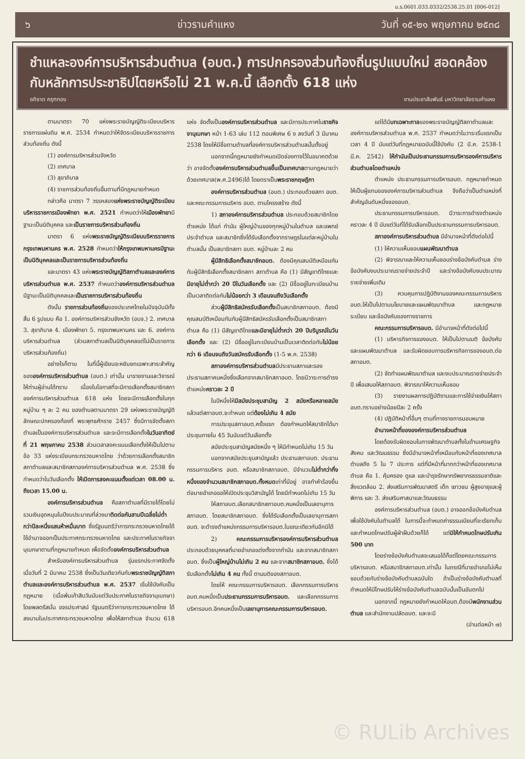ม.ร.0601.033.0332/2538.25.01 [006-012]
๖ ข่าวรามคำแหง วันที่ ๑๕-๒๑ พฤษภาคม ๒๕๓๘
ชำแหละองค์การบริหารส่วนตำบล (อบต.) การปกครองส่วนท้องถิ่นรูปแบบใหม่ สอดคล้องกับหลักการประชาธิปไตยหรือไม่ 21 พ.ค.นี้ เลือกตั้ง 618 แห่ง
อภิชาต ครุฑทอง งานประชาสัมพันธ์ มหาวิทยาลัยรามคำแหง
ตามมาตรา 70 แห่งพระราชบัญญัติระเบียบบริหารราชการแผ่นดิน พ.ศ. 2534 กำหนดว่าให้จัดระเบียบบริหารราชการส่วนท้องถิ่น ดังนี้
(1) องค์การบริหารส่วนจังหวัด
(2) เทศบาล
(3) สุขาภิบาล
(4) ราชการส่วนท้องถิ่นอื่นตามที่มีกฎหมายกำหนด
กล่าวคือ มาตรา 7 วรรคสองแห่งพระราชบัญญัติระเบียบบริหารราชการเมืองพัทยา พ.ศ. 2521 กำหนดว่าให้เมืองพัทยามีฐานะเป็นนิติบุคคล และเป็นราชการบริหารส่วนท้องถิ่น
มาตรา 6 แห่งพระราชบัญญัติระเบียบบริหารราชการกรุงเทพมหานคร พ.ศ. 2528 กำหนดว่าให้กรุงเทพมหานครมีฐานะเป็นนิติบุคคลและเป็นราชการบริหารส่วนท้องถิ่น
และมาตรา 43 แห่งพระราชบัญญัติสภาตำบลและองค์การบริหารส่วนตำบล พ.ศ. 2537 กำหนดว่าองค์การบริหารส่วนตำบล มีฐานะเป็นนิติบุคคลและเป็นราชการบริหารส่วนท้องถิ่น
ดังนั้น ราชการส่วนท้องถิ่นของประเทศไทยในปัจจุบันมีทั้งสิ้น 6 รูปแบบ คือ 1. องค์การบริหารส่วนจังหวัด (อบจ.) 2. เทศบาล 3. สุขาภิบาล 4. เมืองพัทยา 5. กรุงเทพมหานคร และ 6. องค์การบริหารส่วนตำบล (ส่วนสภาตำบลเป็นนิติบุคคลแต่ไม่เป็นราชการบริหารส่วนท้องถิ่น)
อย่างไรก็ตาม ในที่นี้ผู้เขียนจะหยิบยกเฉพาะสาระสำคัญขององค์การบริหารส่วนตำบล (อบต.) เท่านั้น มารายงานและวิจารณ์ให้ท่านผู้อ่านได้ทราบ เนื่องในโอกาสที่จะมีการเลือกตั้งสมาชิกสภาองค์การบริหารส่วนตำบล 618 แห่ง โดยจะมีการเลือกตั้งในทุกหมู่บ้าน ๆ ละ 2 คน ของตำบลตามมาตรา 29 แห่งพระราชบัญญัติลักษณะปกครองท้องที่ พระพุทธศักราช 2457 ซึ่งมีการจัดตั้งสภาตำบลเป็นองค์การบริหารส่วนตำบล และจะมีการเลือกตั้งในวันอาทิตย์ที่ 21 พฤษภาคม 2538 ส่วนเวลาลงคะแนนเลือกตั้งให้เป็นไปตามข้อ 33 แห่งระเบียบกระทรวงมหาดไทย ว่าด้วยการเลือกตั้งสมาชิกสภาตำบลและสมาชิกสภาองค์การบริหารส่วนตำบล พ.ศ. 2538 ซึ่งกำหนดว่าในวันเลือกตั้ง ให้เปิดการลงคะแนนตั้งแต่เวลา 08.00 น. ถึงเวลา 15.00 น.
องค์การบริหารส่วนตำบล คือสภาตำบลที่มีรายได้โดยไม่รวมเงินอุดหนุนในปีงบประมาณที่ล่วงมาติดต่อกันสามปีเฉลี่ยไม่ต่ำกว่าปีละหนึ่งแสนห้าหมื่นบาท ซึ่งรัฐมนตรีว่าการกระทรวงมหาดไทยได้ใช้อำนาจออกเป็นประกาศกระทรวงมหาดไทย และประกาศในราชกิจจานุเบกษาตามที่กฎหมายกำหนด เพื่อจัดตั้งองค์การบริหารส่วนตำบล
สำหรับองค์การบริหารส่วนตำบล รุ่นแรกประกาศจัดตั้งเมื่อวันที่ 2 มีนาคม 2538 ซึ่งเป็นวันเดียวกันกับพระราชบัญญัติสภาตำบลและองค์การบริหารส่วนตำบล พ.ศ. 2537 เริ่มใช้บังคับเป็นกฎหมาย (เมื่อพ้นเก้าสิบวันนับแต่วันประกาศในราชกิจจานุเบกษา) โดยพลตรีสนั่น ขจรประศาสน์ รัฐมนตรีว่าการกระทรวงมหาดไทย ได้ลงนามในประกาศกระทรวงมหาดไทย เพื่อให้สภาตำบล จำนวน 618 แห่ง จัดตั้งเป็นองค์การบริหารส่วนตำบล และมีการประกาศในราชกิจจานุเบกษา หน้า 1-63 เล่ม 112 ตอนพิเศษ 6 ง ลงวันที่ 3 มีนาคม 2538 โดยให้มีชื่อตามตำบลที่องค์การบริหารส่วนตำบลนั้นตั้งอยู่
นอกจากนี้กฎหมายยังกำหนดเปิดช่องทางไว้ในอนาคตด้วยว่า อาจจัดตั้งองค์การบริหารส่วนตำบลขึ้นเป็นเทศบาลตามกฎหมายว่าด้วยเทศบาล(พ.ศ.2496)ได้ โดยตราเป็นพระราชกฤษฎีกา
องค์การบริหารส่วนตำบล (อบต.) ประกอบด้วยสภา อบต. และคณะกรรมการบริหาร อบต. ตามโครงสร้าง ดังนี้
1) สภาองค์การบริหารส่วนตำบล ประกอบด้วยสมาชิกโดยตำแหน่ง ได้แก่ กำนัน ผู้ใหญ่บ้านของทุกหมู่บ้านในตำบล และแพทย์ประจำตำบล และสมาชิกซึ่งได้รับเลือกตั้งจากราษฎรในแต่ละหมู่บ้านในตำบลนั้น เป็นสมาชิกสภา อบต. หมู่บ้านละ 2 คน
ผู้มีสิทธิเลือกตั้งสมาชิกอบต. ต้องมีคุณสมบัติเหมือนกันกับผู้มีสิทธิเลือกตั้งสมาชิกสภา สภาตำบล คือ (1) มีสัญชาติไทยและมีอายุไม่ต่ำกว่า 20 ปีในวันเลือกตั้ง และ (2) มีชื่ออยู่ในทะเบียนบ้านเป็นเวลาติดต่อกันไม่น้อยกว่า 3 เดือนจนถึงวันเลือกตั้ง
ส่วนผู้มีสิทธิสมัครรับเลือกตั้งเป็นสมาชิกสภาอบต. ต้องมีคุณสมบัติเหมือนกันกับผู้มีสิทธิสมัครรับเลือกตั้งเป็นสมาชิกสภาตำบล คือ (1) มีสัญชาติไทยและมีอายุไม่ต่ำกว่า 20 ปีบริบูรณ์ในวันเลือกตั้ง และ (2) มีชื่ออยู่ในทะเบียนบ้านเป็นเวลาติดต่อกันไม่น้อยกว่า 6 เดือนจนถึงวันสมัครรับเลือกตั้ง (1-5 พ.ค. 2538)
สภาองค์การบริหารส่วนตำบลมีประธานสภาและรองประธานสภาคนหนึ่งซึ่งเลือกจากสมาชิกสภาอบต. โดยมีวาระการดำรงตำแหน่งคราวละ 2 ปี
ในปีหนึ่งให้มีสมัยประชุมสามัญ 2 สมัยหรือหลายสมัย แล้วแต่สภาอบต.จะกำหนด แต่ต้องไม่เกิน 4 สมัย
การประชุมสภาอบต.ครั้งแรก ต้องกำหนดให้สมาชิกได้มาประชุมภายใน 45 วันนับแต่วันเลือกตั้ง
สมัยประชุมสามัญสมัยหนึ่ง ๆ ให้มีกำหนดไม่เกิน 15 วัน
นอกจากสมัยประชุมสามัญแล้ว ประธานสภาอบต. ประธานกรรมการบริหาร อบต. หรือสมาชิกสภาอบต. มีจำนวนไม่ต่ำกว่ากึ่งหนึ่งของจำนวนสมาชิกสภาอบต.ทั้งหมดเท่าที่มีอยู่ อาจทำคำร้องยื่นต่อนายอำเภอขอให้เปิดประชุมวิสามัญได้ โดยมีกำหนดไม่เกิน 15 วัน
ให้สภาอบต.เลือกสมาชิกสภาอบต.คนหนึ่งเป็นเลขานุการสภาอบต. โดยสมาชิกสภาอบต. ซึ่งได้รับเลือกตั้งเป็นเลขานุการสภาอบต. จะดำรงตำแหน่งกรรมการบริหารอบต.ในขณะเดียวกันอีกมิได้
2) คณะกรรมการบริหารองค์การบริหารส่วนตำบล ประกอบด้วยบุคคลที่นายอำเภอแต่งตั้งจากกำนัน และจากสมาชิกสภาอบต. ซึ่งเป็นผู้ใหญ่บ้านไม่เกิน 2 คน และจากสมาชิกสภาอบต. ซึ่งได้รับเลือกตั้งไม่เกิน 4 คน ทั้งนี้ ตามมติของสภาอบต.
โดยให้ คณะกรรมการบริหารอบต. เลือกกรรมการบริหารอบต.คนหนึ่งเป็นประธานกรรมการบริหารอบต. และเลือกกรรมการบริหารอบต.อีกคนหนึ่งเป็นเลขานุการคณะกรรมการบริหารอบต.
แต่ได้มีบทเฉพาะกาลของพระราชบัญญัติสภาตำบลและองค์การบริหารส่วนตำบล พ.ศ. 2537 กำหนดว่าในวาระเริ่มแรกเป็นเวลา 4 ปี นับแต่วันที่กฎหมายฉบับนี้ใช้บังคับ (2 มี.ค. 2538-1 มี.ค. 2542) ให้กำนันเป็นประธานกรรมการบริหารองค์การบริหารส่วนตำบลโดยตำแหน่ง
ตำแหน่ง ประธานกรรมการบริหารอบต. กฎหมายกำหนดให้เป็นผู้แทนขององค์การบริหารส่วนตำบล จึงถือว่าเป็นตำแหน่งที่สำคัญอันดับหนึ่งของอบต.
ประธานกรรมการบริหารอบต. มีวาระการดำรงตำแหน่งคราวละ 4 ปี นับแต่วันที่ได้รับเลือกเป็นประธานกรรมการบริหารอบต.
สภาองค์การบริหารส่วนตำบล มีอำนาจหน้าที่ดังต่อไปนี้
(1) ให้ความเห็นชอบแผนพัฒนาตำบล
(2) พิจารณาและให้ความเห็นชอบร่างข้อบังคับตำบล ร่างข้อบังคับงบประมาณรายจ่ายประจำปี และร่างข้อบังคับงบประมาณรายจ่ายเพิ่มเติม
(3) ควบคุมการปฏิบัติงานของคณะกรรมการบริหารอบต.ให้เป็นไปตามนโยบายและแผนพัฒนาตำบล และกฎหมาย ระเบียบ และข้อบังคับของทางราชการ
คณะกรรมการบริหารอบต. มีอำนาจหน้าที่ดังต่อไปนี้
(1) บริหารกิจการของอบต. ให้เป็นไปตามมติ ข้อบังคับ และแผนพัฒนาตำบล และรับผิดชอบการบริหารกิจการของอบต.ต่อสภาอบต.
(2) จัดทำแผนพัฒนาตำบล และงบประมาณรายจ่ายประจำปี เพื่อเสนอให้สภาอบต. พิจารณาให้ความเห็นชอบ
(3) รายงานผลการปฏิบัติงานและการใช้จ่ายเงินให้สภาอบต.ทราบอย่างน้อยปีละ 2 ครั้ง
(4) ปฏิบัติหน้าที่อื่นๆ ตามที่ทางราชการมอบหมาย
อำนาจหน้าที่ขององค์การบริหารส่วนตำบล
โดยต้องรับผิดชอบในการพัฒนาตำบลทั้งในด้านเศรษฐกิจ สังคม และวัฒนธรรม ซึ่งมีอำนาจหน้าที่เหมือนกับหน้าที่ของเทศบาลตำบลถึง 5 ใน 7 ประการ แต่ที่มีหน้าที่มากกว่าหน้าที่ของเทศบาลตำบล คือ 1. คุ้มครอง ดูแล และบำรุงรักษาทรัพยากรธรรมชาติและสิ่งแวดล้อม 2. ส่งเสริมการพัฒนาสตรี เด็ก เยาวชน ผู้สูงอายุและผู้พิการ และ 3. ส่งเสริมศาสนาและวัฒนธรรม
องค์การบริหารส่วนตำบล (อบต.) อาจออกข้อบังคับตำบล เพื่อใช้บังคับในตำบลได้ ในการนี้จะกำหนดค่าธรรมเนียมที่จะเรียกเก็บ และกำหนดโทษปรับผู้ฝ่าฝืนด้วยก็ได้ แต่มิให้กำหนดโทษปรับเกิน 500 บาท
โดยร่างข้อบังคับตำบลจะเสนอได้ก็แต่โดยคณะกรรมการบริหารอบต. หรือสมาชิกสภาอบต.เท่านั้น ในกรณีที่นายอำเภอไม่เห็นชอบด้วยกับร่างข้อบังคับตำบลฉบับใด ถ้าเป็นร่างข้อบังคับตำบลที่กำหนดให้มีโทษปรับให้ร่างข้อบังคับตำบลฉบับนั้นเป็นอันตกไป
นอกจากนี้ กฎหมายยังกำหนดให้อบต.ต้องมีพนักงานส่วนตำบล และสำนักงานปลัดอบต. และจะมี
(อ่านต่อหน้า ๗)
© RULib Archives